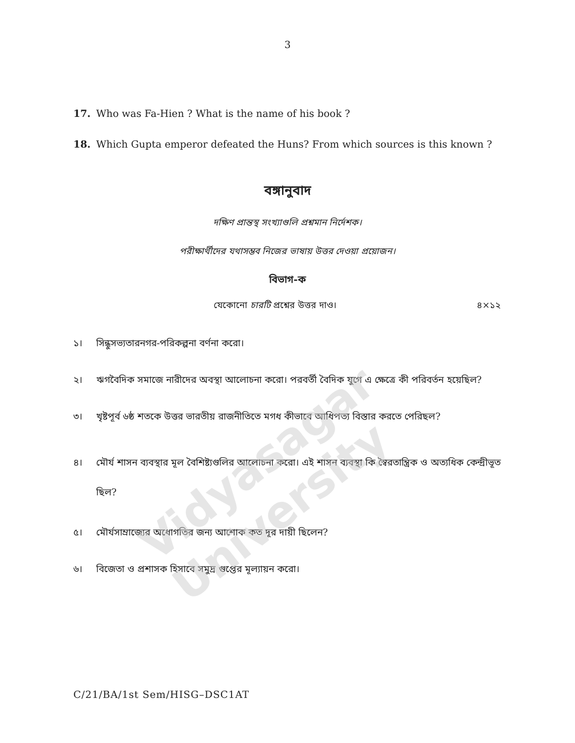Vidyasagar University
3
17. Who was Fa-Hien ? What is the name of his book ?
18. Which Gupta emperor defeated the Huns? From which sources is this known ?
বঙ্গানুবাদ
দক্ষিণ প্রান্তস্থ সংখ্যাগুলি প্রশ্নমান নির্দেশক।
পরীক্ষার্থীদের যথাসম্ভব নিজের ভাষায় উত্তর দেওয়া প্রয়োজন।
বিভাগ-ক
যেকোনো চারটি প্রশ্নের উত্তর দাও। ৪×১২
১। সিন্ধুসভ্যতারনগর-পরিকল্পনা বর্ণনা করো।
২। ঋগবৈদিক সমাজে নারীদের অবস্থা আলোচনা করো। পরবর্তী বৈদিক যুগে এ ক্ষেত্রে কী পরিবর্তন হয়েছিল?
৩। খৃষ্টপূর্ব ৬ষ্ঠ শতকে উত্তর ভারতীয় রাজনীতিতে মগধ কীভাবে আধিপত্য বিস্তার করতে পেরিছল?
৪। মৌর্য শাসন ব্যবস্থার মূল বৈশিষ্ট্যগুলির আলোচনা করো। এই শাসন ব্যবস্থা কি স্বৈরতান্ত্রিক ও অত্যধিক কেন্দ্রীভূত ছিল?
৫। মৌর্যসাম্রাজ্যের অধোগতির জন্য আশোক কত দূর দায়ী ছিলেন?
৬। বিজেতা ও প্রশাসক হিসাবে সমুদ্র গুপ্তের মূল্যায়ন করো।
C/21/BA/1st Sem/HISG–DSC1AT